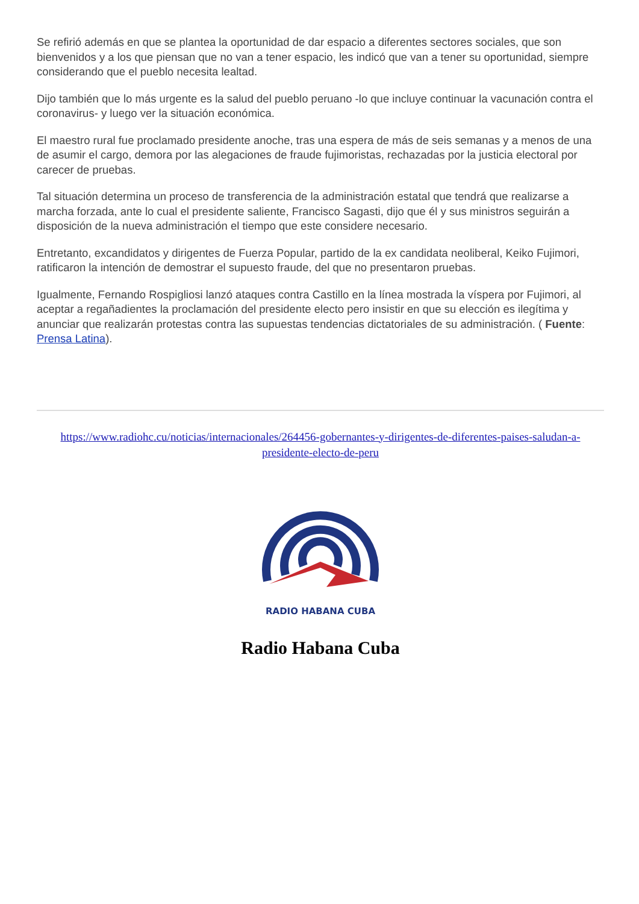Se refirió además en que se plantea la oportunidad de dar espacio a diferentes sectores sociales, que son bienvenidos y a los que piensan que no van a tener espacio, les indicó que van a tener su oportunidad, siempre considerando que el pueblo necesita lealtad.
Dijo también que lo más urgente es la salud del pueblo peruano -lo que incluye continuar la vacunación contra el coronavirus- y luego ver la situación económica.
El maestro rural fue proclamado presidente anoche, tras una espera de más de seis semanas y a menos de una de asumir el cargo, demora por las alegaciones de fraude fujimoristas, rechazadas por la justicia electoral por carecer de pruebas.
Tal situación determina un proceso de transferencia de la administración estatal que tendrá que realizarse a marcha forzada, ante lo cual el presidente saliente, Francisco Sagasti, dijo que él y sus ministros seguirán a disposición de la nueva administración el tiempo que este considere necesario.
Entretanto, excandidatos y dirigentes de Fuerza Popular, partido de la ex candidata neoliberal, Keiko Fujimori, ratificaron la intención de demostrar el supuesto fraude, del que no presentaron pruebas.
Igualmente, Fernando Rospigliosi lanzó ataques contra Castillo en la línea mostrada la víspera por Fujimori, al aceptar a regañadientes la proclamación del presidente electo pero insistir en que su elección es ilegítima y anunciar que realizarán protestas contra las supuestas tendencias dictatoriales de su administración. ( Fuente: Prensa Latina).
https://www.radiohc.cu/noticias/internacionales/264456-gobernantes-y-dirigentes-de-diferentes-paises-saludan-a-presidente-electo-de-peru
RADIO HABANA CUBA
Radio Habana Cuba